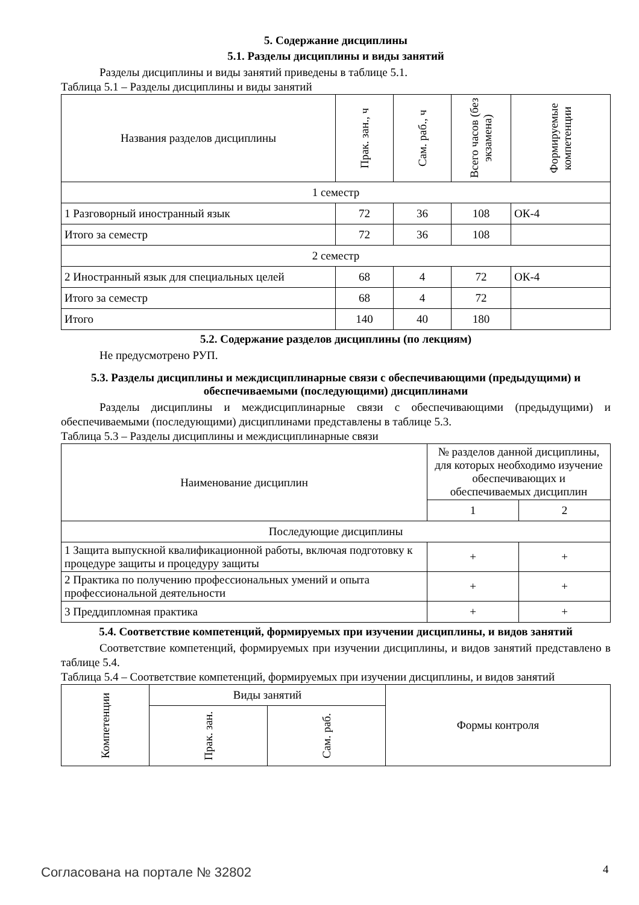5. Содержание дисциплины
5.1. Разделы дисциплины и виды занятий
Разделы дисциплины и виды занятий приведены в таблице 5.1.
Таблица 5.1 – Разделы дисциплины и виды занятий
| Названия разделов дисциплины | Прак. зан., ч | Сам. раб., ч | Всего часов (без экзамена) | Формируемые компетенции |
| --- | --- | --- | --- | --- |
| 1 семестр | | | | |
| 1 Разговорный иностранный язык | 72 | 36 | 108 | ОК-4 |
| Итого за семестр | 72 | 36 | 108 | |
| 2 семестр | | | | |
| 2 Иностранный язык для специальных целей | 68 | 4 | 72 | ОК-4 |
| Итого за семестр | 68 | 4 | 72 | |
| Итого | 140 | 40 | 180 | |
5.2. Содержание разделов дисциплины (по лекциям)
Не предусмотрено РУП.
5.3. Разделы дисциплины и междисциплинарные связи с обеспечивающими (предыдущими) и обеспечиваемыми (последующими) дисциплинами
Разделы дисциплины и междисциплинарные связи с обеспечивающими (предыдущими) и обеспечиваемыми (последующими) дисциплинами представлены в таблице 5.3.
Таблица 5.3 – Разделы дисциплины и междисциплинарные связи
| Наименование дисциплин | № разделов данной дисциплины, для которых необходимо изучение обеспечивающих и обеспечиваемых дисциплин | |
| --- | --- | --- |
| | 1 | 2 |
| Последующие дисциплины | | |
| 1 Защита выпускной квалификационной работы, включая подготовку к процедуре защиты и процедуру защиты | + | + |
| 2 Практика по получению профессиональных умений и опыта профессиональной деятельности | + | + |
| 3 Преддипломная практика | + | + |
5.4. Соответствие компетенций, формируемых при изучении дисциплины, и видов занятий
Соответствие компетенций, формируемых при изучении дисциплины, и видов занятий представлено в таблице 5.4.
Таблица 5.4 – Соответствие компетенций, формируемых при изучении дисциплины, и видов занятий
| Компетенции | Виды занятий | | Формы контроля |
| --- | --- | --- | --- |
| | Прак. зан. | Сам. раб. | |
Согласована на портале № 32802 4